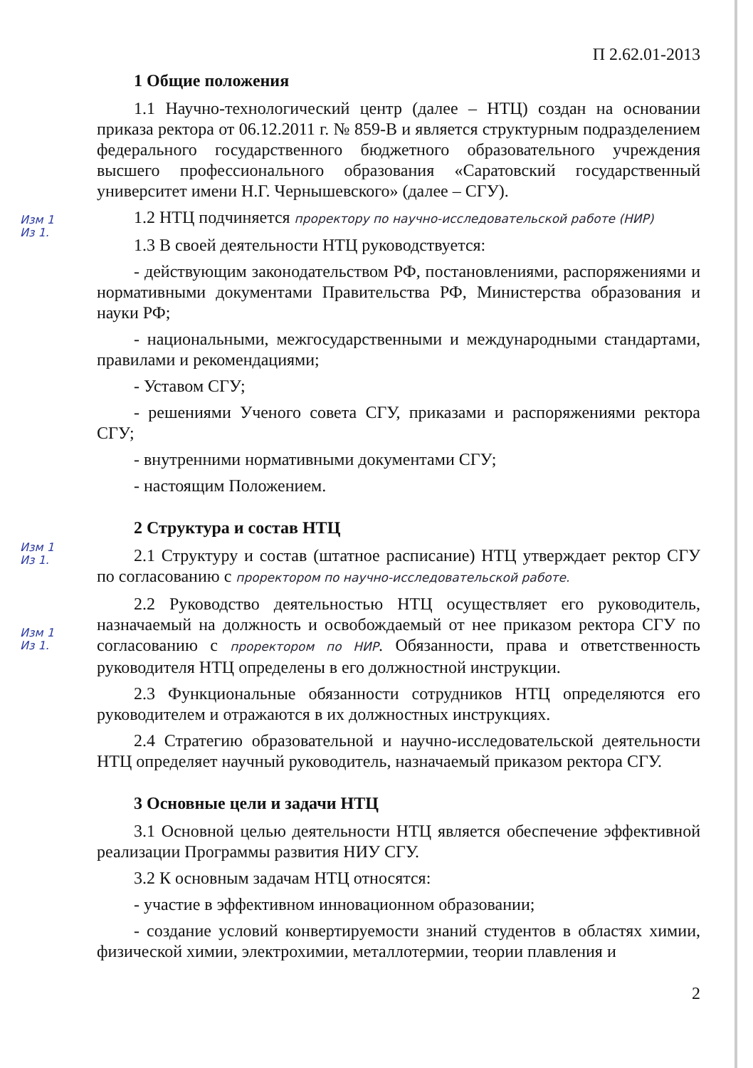П 2.62.01-2013
1 Общие положения
1.1 Научно-технологический центр (далее – НТЦ) создан на основании приказа ректора от 06.12.2011 г. № 859-В и является структурным подразделением федерального государственного бюджетного образовательного учреждения высшего профессионального образования «Саратовский государственный университет имени Н.Г. Чернышевского» (далее – СГУ).
Изм 1
Из 1.
1.2 НТЦ подчиняется проректору по научно-исследовательской работе (НИР)
1.3 В своей деятельности НТЦ руководствуется:
- действующим законодательством РФ, постановлениями, распоряжениями и нормативными документами Правительства РФ, Министерства образования и науки РФ;
- национальными, межгосударственными и международными стандартами, правилами и рекомендациями;
- Уставом СГУ;
- решениями Ученого совета СГУ, приказами и распоряжениями ректора СГУ;
- внутренними нормативными документами СГУ;
- настоящим Положением.
2 Структура и состав НТЦ
Изм 1
Из 1.
2.1 Структуру и состав (штатное расписание) НТЦ утверждает ректор СГУ по согласованию с проректором по научно-исследовательской работе.
Изм 1
Из 1.
2.2 Руководство деятельностью НТЦ осуществляет его руководитель, назначаемый на должность и освобождаемый от нее приказом ректора СГУ по согласованию с проректором по НИР. Обязанности, права и ответственность руководителя НТЦ определены в его должностной инструкции.
2.3 Функциональные обязанности сотрудников НТЦ определяются его руководителем и отражаются в их должностных инструкциях.
2.4 Стратегию образовательной и научно-исследовательской деятельности НТЦ определяет научный руководитель, назначаемый приказом ректора СГУ.
3 Основные цели и задачи НТЦ
3.1 Основной целью деятельности НТЦ является обеспечение эффективной реализации Программы развития НИУ СГУ.
3.2 К основным задачам НТЦ относятся:
- участие в эффективном инновационном образовании;
- создание условий конвертируемости знаний студентов в областях химии, физической химии, электрохимии, металлотермии, теории плавления и
2